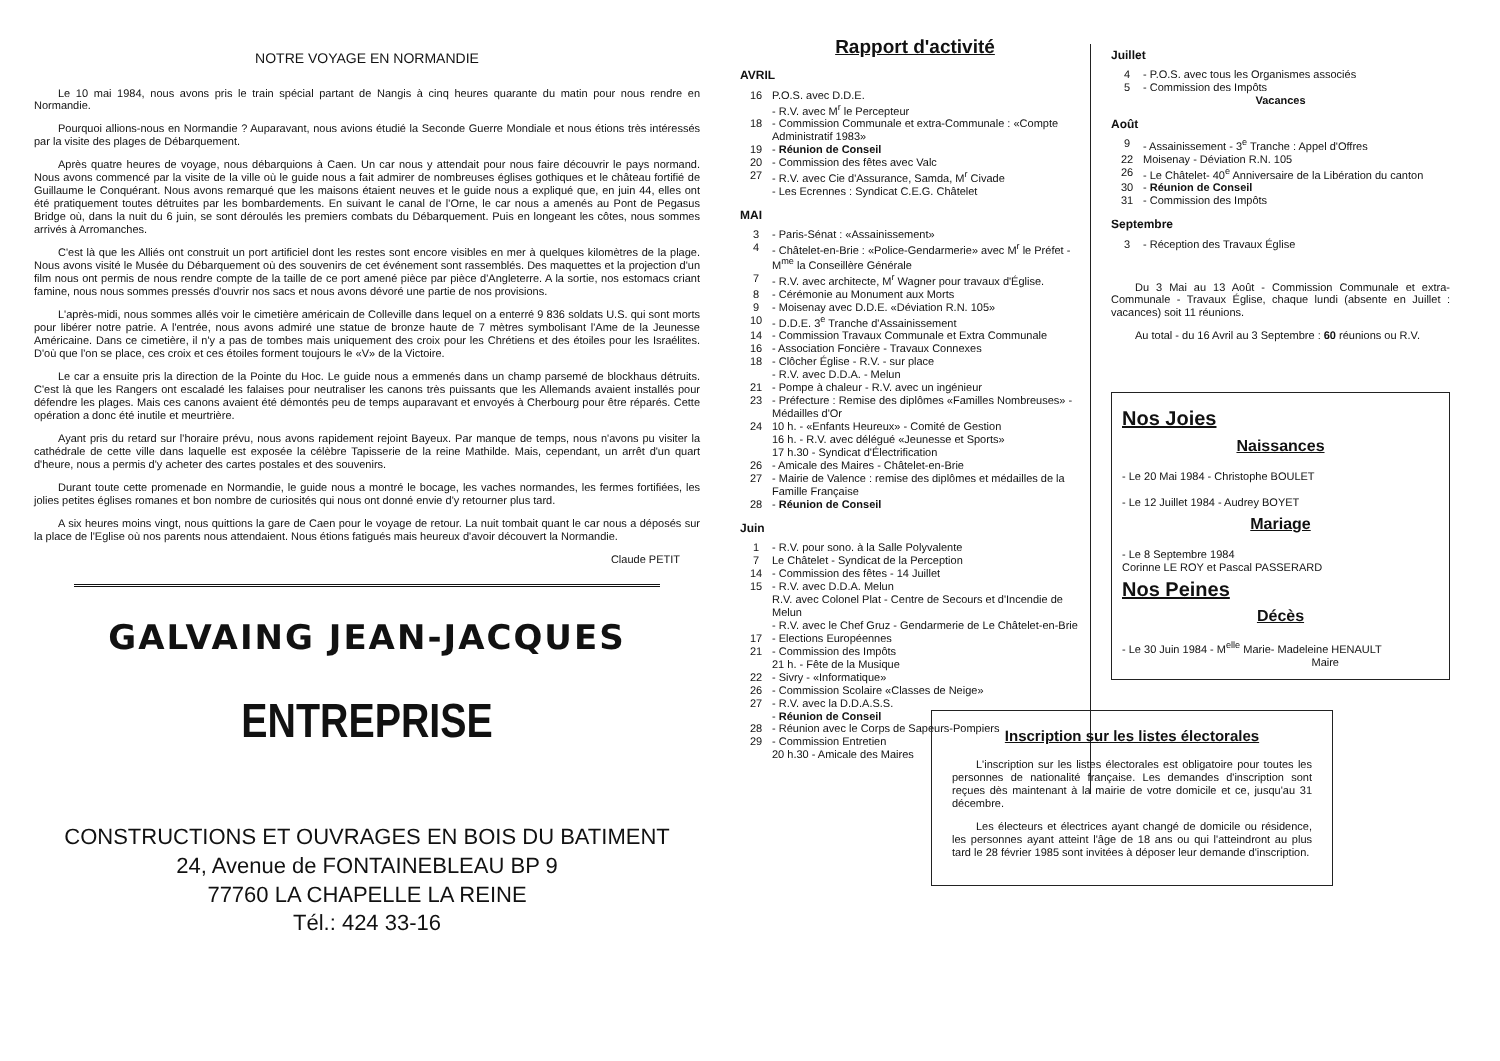NOTRE VOYAGE EN NORMANDIE
Le 10 mai 1984, nous avons pris le train spécial partant de Nangis à cinq heures quarante du matin pour nous rendre en Normandie.
Pourquoi allions-nous en Normandie ? Auparavant, nous avions étudié la Seconde Guerre Mondiale et nous étions très intéressés par la visite des plages de Débarquement.
Après quatre heures de voyage, nous débarquions à Caen. Un car nous y attendait pour nous faire découvrir le pays normand. Nous avons commencé par la visite de la ville où le guide nous a fait admirer de nombreuses églises gothiques et le château fortifié de Guillaume le Conquérant. Nous avons remarqué que les maisons étaient neuves et le guide nous a expliqué que, en juin 44, elles ont été pratiquement toutes détruites par les bombardements. En suivant le canal de l'Orne, le car nous a amenés au Pont de Pegasus Bridge où, dans la nuit du 6 juin, se sont déroulés les premiers combats du Débarquement. Puis en longeant les côtes, nous sommes arrivés à Arromanches.
C'est là que les Alliés ont construit un port artificiel dont les restes sont encore visibles en mer à quelques kilomètres de la plage. Nous avons visité le Musée du Débarquement où des souvenirs de cet événement sont rassemblés. Des maquettes et la projection d'un film nous ont permis de nous rendre compte de la taille de ce port amené pièce par pièce d'Angleterre. A la sortie, nos estomacs criant famine, nous nous sommes pressés d'ouvrir nos sacs et nous avons dévoré une partie de nos provisions.
L'après-midi, nous sommes allés voir le cimetière américain de Colleville dans lequel on a enterré 9 836 soldats U.S. qui sont morts pour libérer notre patrie. A l'entrée, nous avons admiré une statue de bronze haute de 7 mètres symbolisant l'Ame de la Jeunesse Américaine. Dans ce cimetière, il n'y a pas de tombes mais uniquement des croix pour les Chrétiens et des étoiles pour les Israélites. D'où que l'on se place, ces croix et ces étoiles forment toujours le «V» de la Victoire.
Le car a ensuite pris la direction de la Pointe du Hoc. Le guide nous a emmenés dans un champ parsemé de blockhaus détruits. C'est là que les Rangers ont escaladé les falaises pour neutraliser les canons très puissants que les Allemands avaient installés pour défendre les plages. Mais ces canons avaient été démontés peu de temps auparavant et envoyés à Cherbourg pour être réparés. Cette opération a donc été inutile et meurtrière.
Ayant pris du retard sur l'horaire prévu, nous avons rapidement rejoint Bayeux. Par manque de temps, nous n'avons pu visiter la cathédrale de cette ville dans laquelle est exposée la célèbre Tapisserie de la reine Mathilde. Mais, cependant, un arrêt d'un quart d'heure, nous a permis d'y acheter des cartes postales et des souvenirs.
Durant toute cette promenade en Normandie, le guide nous a montré le bocage, les vaches normandes, les fermes fortifiées, les jolies petites églises romanes et bon nombre de curiosités qui nous ont donné envie d'y retourner plus tard.
A six heures moins vingt, nous quittions la gare de Caen pour le voyage de retour. La nuit tombait quant le car nous a déposés sur la place de l'Eglise où nos parents nous attendaient. Nous étions fatigués mais heureux d'avoir découvert la Normandie.
Claude PETIT
GALVAING JEAN-JACQUES
ENTREPRISE
CONSTRUCTIONS ET OUVRAGES EN BOIS DU BATIMENT
24, Avenue de FONTAINEBLEAU BP 9
77760 LA CHAPELLE LA REINE
Tél.: 424 33-16
Rapport d'activité
AVRIL
16 P.O.S. avec D.D.E.
- R.V. avec M<sup>r</sup> le Percepteur
18 - Commission Communale et extra-Communale : «Compte Administratif 1983»
19 - Réunion de Conseil
20 - Commission des fêtes avec Valc
27 - R.V. avec Cie d'Assurance, Samda, M<sup>r</sup> Civade
- Les Ecrennes : Syndicat C.E.G. Châtelet
MAI
3 - Paris-Sénat : «Assainissement»
4 - Châtelet-en-Brie : «Police-Gendarmerie» avec M<sup>r</sup> le Préfet - M<sup>me</sup> la Conseillère Générale
7 - R.V. avec architecte, M<sup>r</sup> Wagner pour travaux d'Église.
8 - Cérémonie au Monument aux Morts
9 - Moisenay avec D.D.E. «Déviation R.N. 105»
10 - D.D.E. 3<sup>e</sup> Tranche d'Assainissement
14 - Commission Travaux Communale et Extra Communale
16 - Association Foncière - Travaux Connexes
18 - Clôcher Église - R.V. - sur place
- R.V. avec D.D.A. - Melun
21 - Pompe à chaleur - R.V. avec un ingénieur
23 - Préfecture : Remise des diplômes «Familles Nombreuses» - Médailles d'Or
24 10 h. - «Enfants Heureux» - Comité de Gestion
16 h. - R.V. avec délégué «Jeunesse et Sports»
17 h.30 - Syndicat d'Électrification
26 - Amicale des Maires - Châtelet-en-Brie
27 - Mairie de Valence : remise des diplômes et médailles de la Famille Française
28 - Réunion de Conseil
Juin
1 - R.V. pour sono. à la Salle Polyvalente
7 Le Châtelet - Syndicat de la Perception
14 - Commission des fêtes - 14 Juillet
15 - R.V. avec D.D.A. Melun
R.V. avec Colonel Plat - Centre de Secours et d'Incendie de Melun
- R.V. avec le Chef Gruz - Gendarmerie de Le Châtelet-en-Brie
17 - Elections Européennes
21 - Commission des Impôts
21 h. - Fête de la Musique
22 - Sivry - «Informatique»
26 - Commission Scolaire «Classes de Neige»
27 - R.V. avec la D.D.A.S.S.
- Réunion de Conseil
28 - Réunion avec le Corps de Sapeurs-Pompiers
29 - Commission Entretien
20 h.30 - Amicale des Maires
Juillet
4 - P.O.S. avec tous les Organismes associés
5 - Commission des Impôts
Vacances
Août
9 - Assainissement - 3<sup>e</sup> Tranche : Appel d'Offres
22 Moisenay - Déviation R.N. 105
26 - Le Châtelet- 40<sup>e</sup> Anniversaire de la Libération du canton
30 - Réunion de Conseil
31 - Commission des Impôts
Septembre
3 - Réception des Travaux Église
Du 3 Mai au 13 Août - Commission Communale et extra-Communale - Travaux Église, chaque lundi (absente en Juillet : vacances) soit 11 réunions.
Au total - du 16 Avril au 3 Septembre : 60 réunions ou R.V.
Nos Joies
Naissances
- Le 20 Mai 1984 - Christophe BOULET
- Le 12 Juillet 1984 - Audrey BOYET
Mariage
- Le 8 Septembre 1984
Corinne LE ROY et Pascal PASSERARD
Nos Peines
Décès
- Le 30 Juin 1984 - M<sup>elle</sup> Marie- Madeleine HENAULT
Maire
Inscription sur les listes électorales
L'inscription sur les listes électorales est obligatoire pour toutes les personnes de nationalité française. Les demandes d'inscription sont reçues dès maintenant à la mairie de votre domicile et ce, jusqu'au 31 décembre.
Les électeurs et électrices ayant changé de domicile ou résidence, les personnes ayant atteint l'âge de 18 ans ou qui l'atteindront au plus tard le 28 février 1985 sont invitées à déposer leur demande d'inscription.